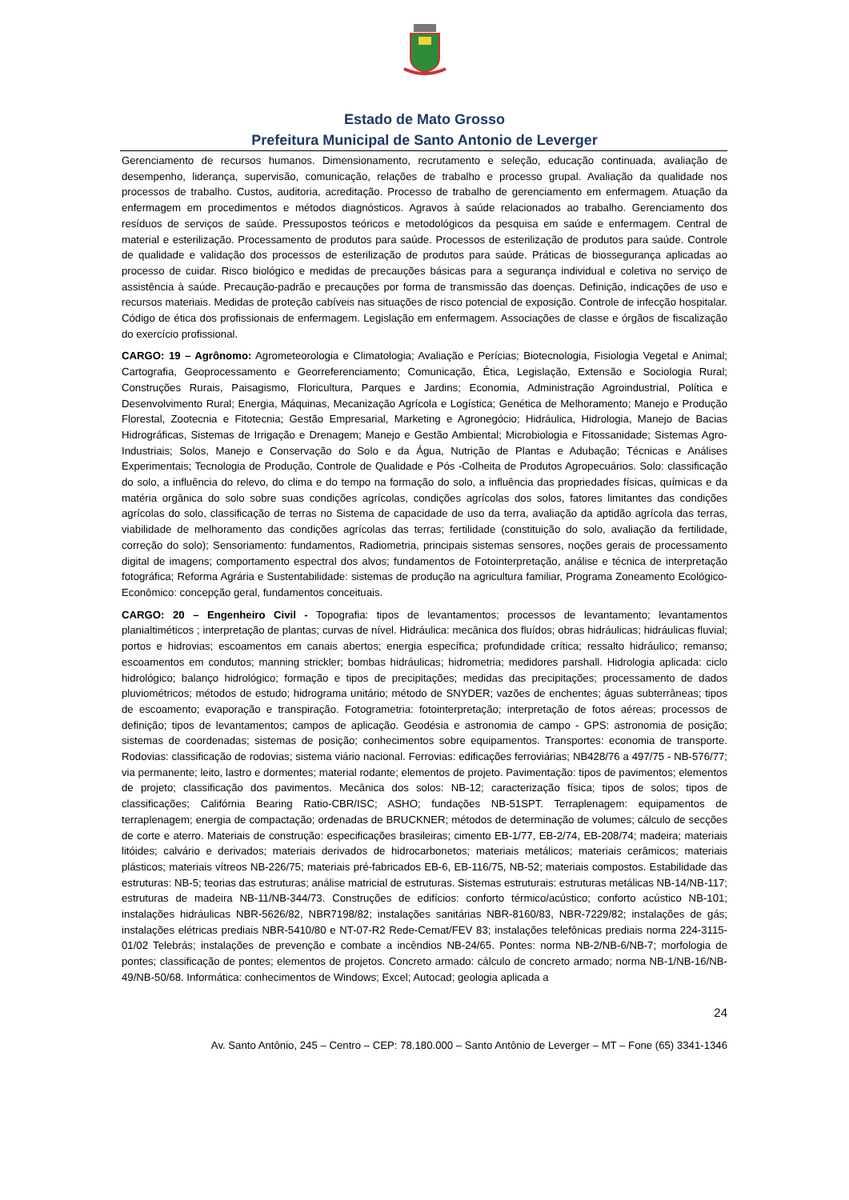Estado de Mato Grosso
Prefeitura Municipal de Santo Antonio de Leverger
Gerenciamento de recursos humanos. Dimensionamento, recrutamento e seleção, educação continuada, avaliação de desempenho, liderança, supervisão, comunicação, relações de trabalho e processo grupal. Avaliação da qualidade nos processos de trabalho. Custos, auditoria, acreditação. Processo de trabalho de gerenciamento em enfermagem. Atuação da enfermagem em procedimentos e métodos diagnósticos. Agravos à saúde relacionados ao trabalho. Gerenciamento dos resíduos de serviços de saúde. Pressupostos teóricos e metodológicos da pesquisa em saúde e enfermagem. Central de material e esterilização. Processamento de produtos para saúde. Processos de esterilização de produtos para saúde. Controle de qualidade e validação dos processos de esterilização de produtos para saúde. Práticas de biossegurança aplicadas ao processo de cuidar. Risco biológico e medidas de precauções básicas para a segurança individual e coletiva no serviço de assistência à saúde. Precaução-padrão e precauções por forma de transmissão das doenças. Definição, indicações de uso e recursos materiais. Medidas de proteção cabíveis nas situações de risco potencial de exposição. Controle de infecção hospitalar. Código de ética dos profissionais de enfermagem. Legislação em enfermagem. Associações de classe e órgãos de fiscalização do exercício profissional.
CARGO: 19 – Agrônomo: Agrometeorologia e Climatologia; Avaliação e Perícias; Biotecnologia, Fisiologia Vegetal e Animal; Cartografia, Geoprocessamento e Georreferenciamento; Comunicação, Ética, Legislação, Extensão e Sociologia Rural; Construções Rurais, Paisagismo, Floricultura, Parques e Jardins; Economia, Administração Agroindustrial, Política e Desenvolvimento Rural; Energia, Máquinas, Mecanização Agrícola e Logística; Genética de Melhoramento; Manejo e Produção Florestal, Zootecnia e Fitotecnia; Gestão Empresarial, Marketing e Agronegócio; Hidráulica, Hidrologia, Manejo de Bacias Hidrográficas, Sistemas de Irrigação e Drenagem; Manejo e Gestão Ambiental; Microbiologia e Fitossanidade; Sistemas Agro-Industriais; Solos, Manejo e Conservação do Solo e da Água, Nutrição de Plantas e Adubação; Técnicas e Análises Experimentais; Tecnologia de Produção, Controle de Qualidade e Pós -Colheita de Produtos Agropecuários. Solo: classificação do solo, a influência do relevo, do clima e do tempo na formação do solo, a influência das propriedades físicas, químicas e da matéria orgânica do solo sobre suas condições agrícolas, condições agrícolas dos solos, fatores limitantes das condições agrícolas do solo, classificação de terras no Sistema de capacidade de uso da terra, avaliação da aptidão agrícola das terras, viabilidade de melhoramento das condições agrícolas das terras; fertilidade (constituição do solo, avaliação da fertilidade, correção do solo); Sensoriamento: fundamentos, Radiometria, principais sistemas sensores, noções gerais de processamento digital de imagens; comportamento espectral dos alvos; fundamentos de Fotointerpretação, análise e técnica de interpretação fotográfica; Reforma Agrária e Sustentabilidade: sistemas de produção na agricultura familiar, Programa Zoneamento Ecológico-Econômico: concepção geral, fundamentos conceituais.
CARGO: 20 – Engenheiro Civil - Topografia: tipos de levantamentos; processos de levantamento; levantamentos planialtiméticos ; interpretação de plantas; curvas de nível. Hidráulica: mecânica dos fluídos; obras hidráulicas; hidráulicas fluvial; portos e hidrovias; escoamentos em canais abertos; energia específica; profundidade crítica; ressalto hidráulico; remanso; escoamentos em condutos; manning strickler; bombas hidráulicas; hidrometria; medidores parshall. Hidrologia aplicada: ciclo hidrológico; balanço hidrológico; formação e tipos de precipitações; medidas das precipitações; processamento de dados pluviométricos; métodos de estudo; hidrograma unitário; método de SNYDER; vazões de enchentes; águas subterrâneas; tipos de escoamento; evaporação e transpiração. Fotogrametria: fotointerpretação; interpretação de fotos aéreas; processos de definição; tipos de levantamentos; campos de aplicação. Geodésia e astronomia de campo - GPS: astronomia de posição; sistemas de coordenadas; sistemas de posição; conhecimentos sobre equipamentos. Transportes: economia de transporte. Rodovias: classificação de rodovias; sistema viário nacional. Ferrovias: edificações ferroviárias; NB428/76 a 497/75 - NB-576/77; via permanente; leito, lastro e dormentes; material rodante; elementos de projeto. Pavimentação: tipos de pavimentos; elementos de projeto; classificação dos pavimentos. Mecânica dos solos: NB-12; caracterização física; tipos de solos; tipos de classificações; Califórnia Bearing Ratio-CBR/ISC; ASHO; fundações NB-51SPT. Terraplenagem: equipamentos de terraplenagem; energia de compactação; ordenadas de BRUCKNER; métodos de determinação de volumes; cálculo de secções de corte e aterro. Materiais de construção: especificações brasileiras; cimento EB-1/77, EB-2/74, EB-208/74; madeira; materiais litóides; calvário e derivados; materiais derivados de hidrocarbonetos; materiais metálicos; materiais cerâmicos; materiais plásticos; materiais vítreos NB-226/75; materiais pré-fabricados EB-6, EB-116/75, NB-52; materiais compostos. Estabilidade das estruturas: NB-5; teorias das estruturas; análise matricial de estruturas. Sistemas estruturais: estruturas metálicas NB-14/NB-117; estruturas de madeira NB-11/NB-344/73. Construções de edifícios: conforto térmico/acústico; conforto acústico NB-101; instalações hidráulicas NBR-5626/82, NBR7198/82; instalações sanitárias NBR-8160/83, NBR-7229/82; instalações de gás; instalações elétricas prediais NBR-5410/80 e NT-07-R2 Rede-Cemat/FEV 83; instalações telefônicas prediais norma 224-3115-01/02 Telebrás; instalações de prevenção e combate a incêndios NB-24/65. Pontes: norma NB-2/NB-6/NB-7; morfologia de pontes; classificação de pontes; elementos de projetos. Concreto armado: cálculo de concreto armado; norma NB-1/NB-16/NB-49/NB-50/68. Informática: conhecimentos de Windows; Excel; Autocad; geologia aplicada a
24
Av. Santo Antônio, 245 – Centro – CEP: 78.180.000 – Santo Antônio de Leverger – MT – Fone (65) 3341-1346